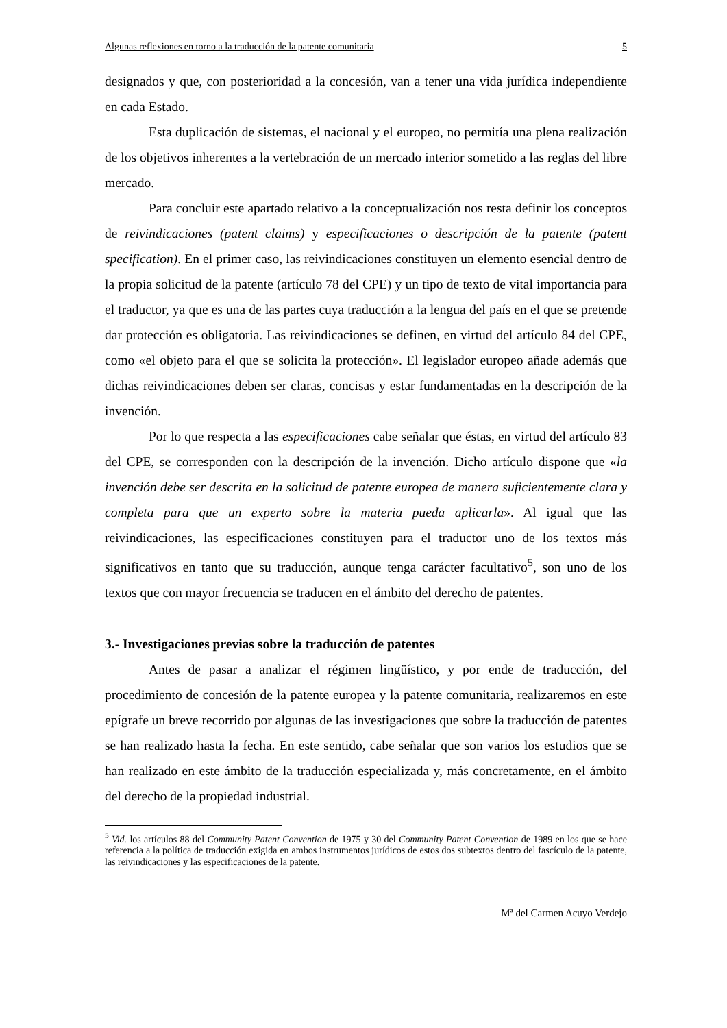Algunas reflexiones en torno a la traducción de la patente comunitaria 5
designados y que, con posterioridad a la concesión, van a tener una vida jurídica independiente en cada Estado.
Esta duplicación de sistemas, el nacional y el europeo, no permitía una plena realización de los objetivos inherentes a la vertebración de un mercado interior sometido a las reglas del libre mercado.
Para concluir este apartado relativo a la conceptualización nos resta definir los conceptos de reivindicaciones (patent claims) y especificaciones o descripción de la patente (patent specification). En el primer caso, las reivindicaciones constituyen un elemento esencial dentro de la propia solicitud de la patente (artículo 78 del CPE) y un tipo de texto de vital importancia para el traductor, ya que es una de las partes cuya traducción a la lengua del país en el que se pretende dar protección es obligatoria. Las reivindicaciones se definen, en virtud del artículo 84 del CPE, como «el objeto para el que se solicita la protección». El legislador europeo añade además que dichas reivindicaciones deben ser claras, concisas y estar fundamentadas en la descripción de la invención.
Por lo que respecta a las especificaciones cabe señalar que éstas, en virtud del artículo 83 del CPE, se corresponden con la descripción de la invención. Dicho artículo dispone que «la invención debe ser descrita en la solicitud de patente europea de manera suficientemente clara y completa para que un experto sobre la materia pueda aplicarla». Al igual que las reivindicaciones, las especificaciones constituyen para el traductor uno de los textos más significativos en tanto que su traducción, aunque tenga carácter facultativo<sup>5</sup>, son uno de los textos que con mayor frecuencia se traducen en el ámbito del derecho de patentes.
3.- Investigaciones previas sobre la traducción de patentes
Antes de pasar a analizar el régimen lingüístico, y por ende de traducción, del procedimiento de concesión de la patente europea y la patente comunitaria, realizaremos en este epígrafe un breve recorrido por algunas de las investigaciones que sobre la traducción de patentes se han realizado hasta la fecha. En este sentido, cabe señalar que son varios los estudios que se han realizado en este ámbito de la traducción especializada y, más concretamente, en el ámbito del derecho de la propiedad industrial.
<sup>5</sup> Vid. los artículos 88 del Community Patent Convention de 1975 y 30 del Community Patent Convention de 1989 en los que se hace referencia a la política de traducción exigida en ambos instrumentos jurídicos de estos dos subtextos dentro del fascículo de la patente, las reivindicaciones y las especificaciones de la patente.
Mª del Carmen Acuyo Verdejo